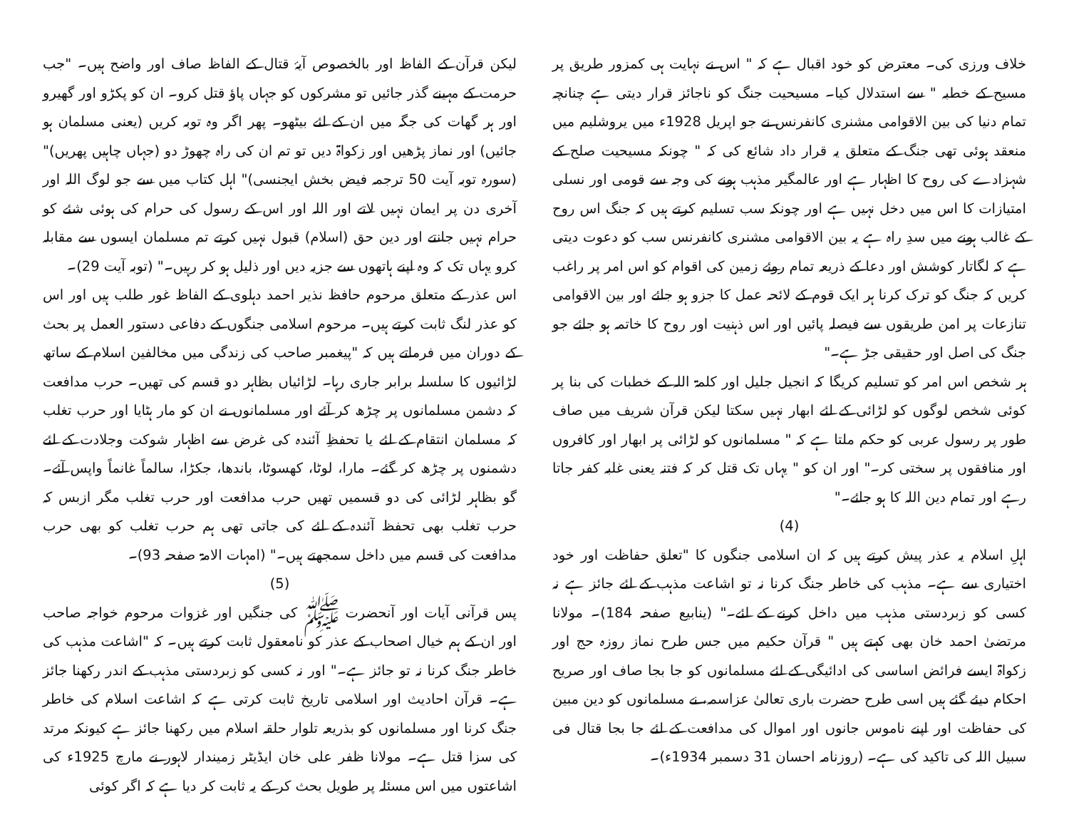خلاف ورزی کی۔ معترض کو خود اقبال ہے کہ " اس نے نہایت ہی کمزور طریق پر مسیح کے خطبہ " سے استدلال کیا۔ مسیحیت جنگ کو ناجائز قرار دیتی ہے چنانچہ تمام دنیا کی بین الاقوامی مشنری کانفرنس نے جو اپریل 1928ء میں یروشلیم میں منعقد ہوئی تھی جنگ کے متعلق یہ قرار داد شائع کی کہ " چونکہ مسیحیت صلح کے شہزادے کی روح کا اظہار ہے اور عالمگیر مذہب ہونے کی وجہ سے قومی اور نسلی امتیازات کا اس میں دخل نہیں ہے اور چونکہ سب تسلیم کرتے ہیں کہ جنگ اس روح کے غالب ہونے میں سدِ راہ ہے یہ بین الاقوامی مشنری کانفرنس سب کو دعوت دیتی ہے کہ لگاتار کوشش اور دعا کے ذریعہ تمام روئے زمین کی اقوام کو اس امر پر راغب کریں کہ جنگ کو ترک کرنا ہر ایک قوم کے لائحہ عمل کا جزو ہو جائے اور بین الاقوامی تنازعات پر امن طریقوں سے فیصلہ پائیں اور اس ذہنیت اور روح کا خاتمہ ہو جائے جو جنگ کی اصل اور حقیقی جڑ ہے۔"
ہر شخص اس امر کو تسلیم کریگا کہ انجیل جلیل اور کلمۃ اللہ کے خطبات کی بنا پر کوئی شخص لوگوں کو لڑائی کے لئے ابھار نہیں سکتا لیکن قرآن شریف میں صاف طور پر رسول عربی کو حکم ملتا ہے کہ " مسلمانوں کو لڑائی پر ابھار اور کافروں اور منافقوں پر سختی کر۔" اور ان کو " یہاں تک قتل کر کہ فتنہ یعنی غلبہ کفر جاتا رہے اور تمام دین اللہ کا ہو جائے۔"
(4)
اہلِ اسلام یہ عذر پیش کرتے ہیں کہ ان اسلامی جنگوں کا "تعلق حفاظت اور خود اختیاری سے ہے۔ مذہب کی خاطر جنگ کرنا نہ تو اشاعت مذہب کے لئے جائز ہے نہ کسی کو زبردستی مذہب میں داخل کرنے کے لئے۔" (ینابیع صفحہ 184)۔ مولانا مرتضیٰ احمد خان بھی کہتے ہیں " قرآن حکیم میں جس طرح نماز روزہ حج اور زکواۃ ایسے فرائض اساسی کی ادائیگی کے لئے مسلمانوں کو جا بجا صاف اور صریح احکام دیئے گئے ہیں اسی طرح حضرت باری تعالیٰ عزاسمہ، نے مسلمانوں کو دین مبین کی حفاظت اور اپنے ناموس جانوں اور اموال کی مدافعت کے لئے جا بجا قتال فی سبیل اللہ کی تاکید کی ہے۔ (روزنامہ احسان 31 دسمبر 1934ء)۔
لیکن قرآن کے الفاظ اور بالخصوص آیۂ قتال کے الفاظ صاف اور واضح ہیں۔ "جب حرمت کے مہینے گذر جائیں تو مشرکوں کو جہاں پاؤ قتل کرو۔ ان کو پکڑو اور گھیرو اور ہر گھات کی جگہ میں ان کے لئے بیٹھو۔ پھر اگر وہ توبہ کریں (یعنی مسلمان ہو جائیں) اور نماز پڑھیں اور زکواۃ دیں تو تم ان کی راہ چھوڑ دو (جہاں چاہیں پھریں)" (سورہ توبہ آیت 50 ترجمہ فیض بخش ایجنسی)" اہل کتاب میں سے جو لوگ اللہ اور آخری دن پر ایمان نہیں لاتے اور اللہ اور اس کے رسول کی حرام کی ہوئی شئے کو حرام نہیں جانتے اور دین حق (اسلام) قبول نہیں کرتے تم مسلمان ایسوں سے مقابلہ کرو یہاں تک کہ وہ اپنے ہاتھوں سے جزیہ دیں اور ذلیل ہو کر رہیں۔" (توبہ آیت 29)۔
اس عذر کے متعلق مرحوم حافظ نذیر احمد دہلوی کے الفاظ غور طلب ہیں اور اس کو عذر لنگ ثابت کرتے ہیں۔ مرحوم اسلامی جنگوں کے دفاعی دستور العمل پر بحث کے دوران میں فرماتے ہیں کہ "پیغمبر صاحب کی زندگی میں مخالفین اسلام کے ساتھ لڑائیوں کا سلسلہ برابر جاری رہا۔ لڑائیاں بظاہر دو قسم کی تھیں۔ حرب مدافعت کہ دشمن مسلمانوں پر چڑھ کر آئے اور مسلمانوں نے ان کو مار ہٹایا اور حرب تغلب کہ مسلمان انتقام کے لئے یا تحفظِ آئندہ کی غرض سے اظہار شوکت وجلادت کے لئے دشمنوں پر چڑھ کر گئے۔ مارا، لوٹا، کھسوٹا، باندھا، جکڑا، سالماً غانماً واپس آئے۔ گو بظاہر لڑائی کی دو قسمیں تھیں حرب مدافعت اور حرب تغلب مگر ازبس کہ حرب تغلب بھی تحفظ آئندہ کے لئے کی جاتی تھی ہم حرب تغلب کو بھی حرب مدافعت کی قسم میں داخل سمجھتے ہیں۔" (امہات الامۃ صفحہ 93)۔
(5)
پس قرآنی آیات اور آنحضرت ﷺ کی جنگیں اور غزوات مرحوم خواجہ صاحب اور ان کے ہم خیال اصحاب کے عذر کو نامعقول ثابت کرتے ہیں۔ کہ "اشاعت مذہب کی خاطر جنگ کرنا نہ تو جائز ہے۔" اور نہ کسی کو زبردستی مذہب کے اندر رکھنا جائز ہے۔ قرآن احادیث اور اسلامی تاریخ ثابت کرتی ہے کہ اشاعت اسلام کی خاطر جنگ کرنا اور مسلمانوں کو بذریعہ تلوار حلقہ اسلام میں رکھنا جائز ہے کیونکہ مرتد کی سزا قتل ہے۔ مولانا ظفر علی خان ایڈیٹر زمیندار لاہور نے مارچ 1925ء کی اشاعتوں میں اس مسئلہ پر طویل بحث کر کے یہ ثابت کر دیا ہے کہ اگر کوئی